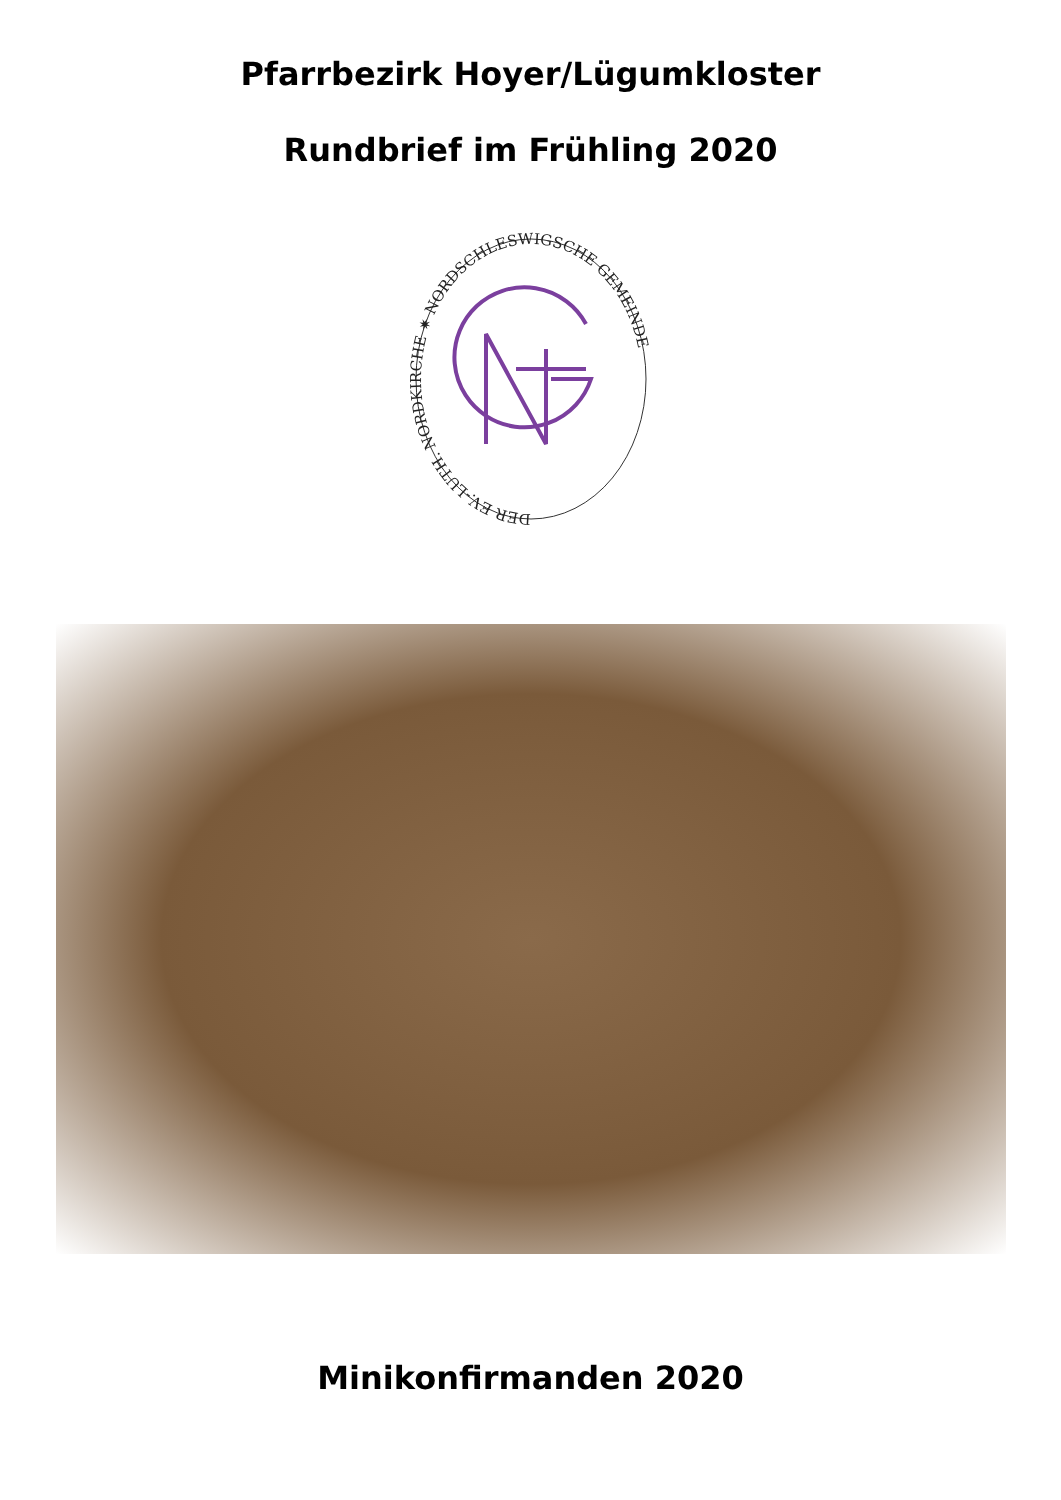Pfarrbezirk Hoyer/Lügumkloster
Rundbrief im Frühling 2020
DER EV.-LUTH. NORDKIRCHE ✷ NORDSCHLESWIGSCHE GEMEINDE
Minikonfirmanden 2020